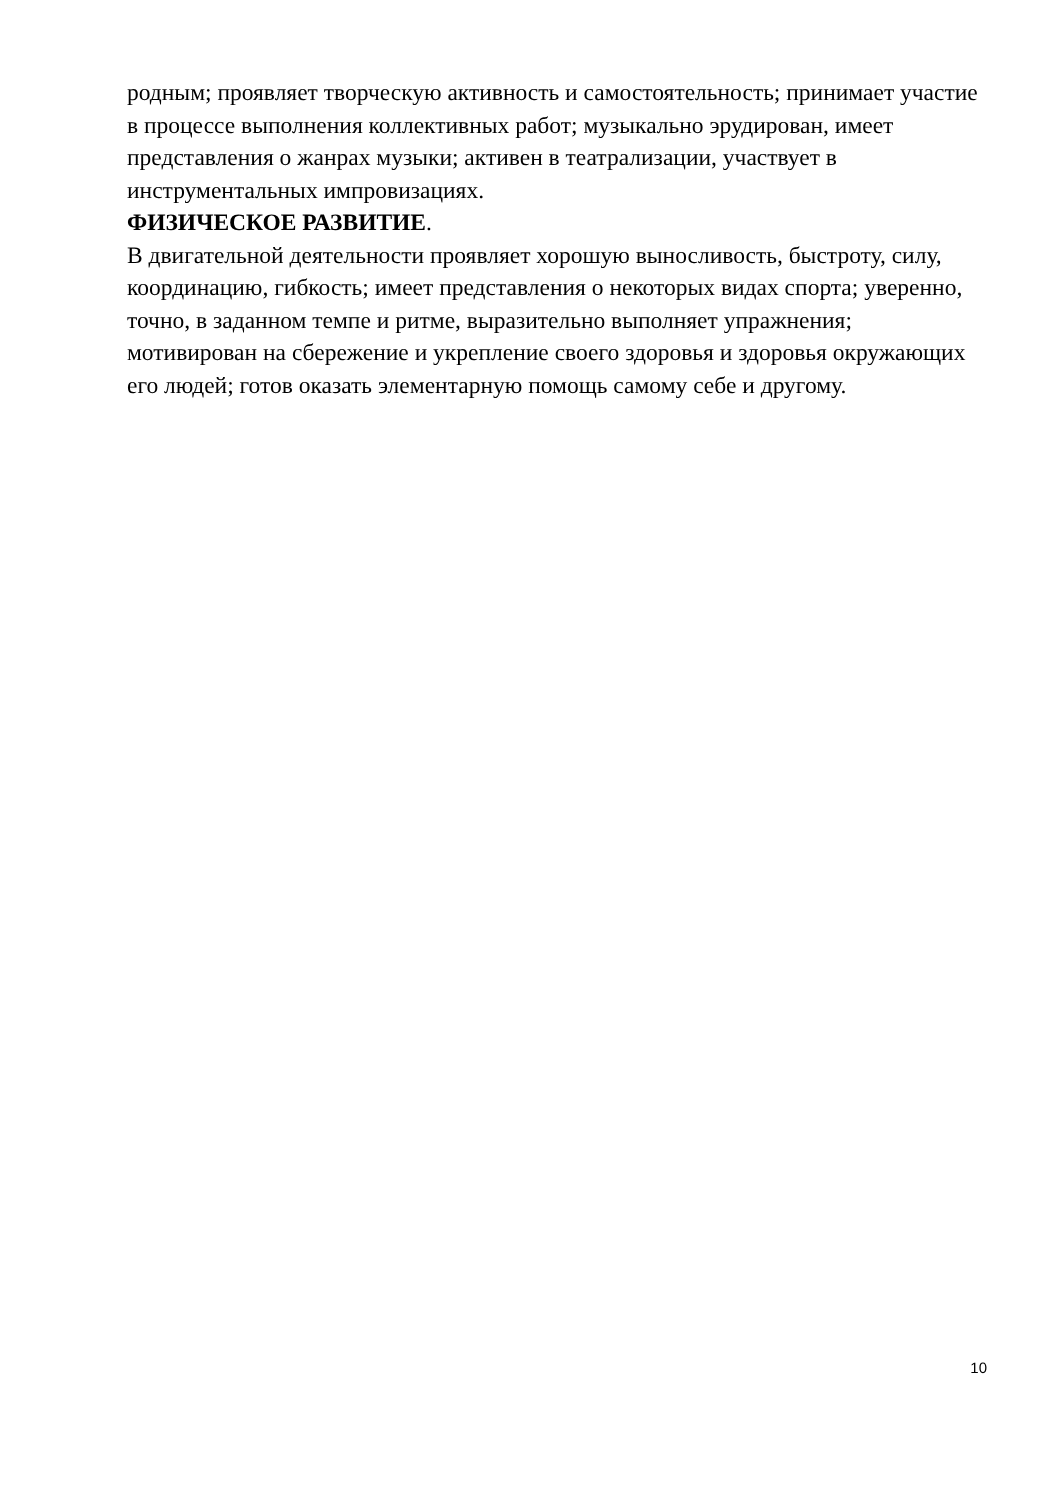родным; проявляет творческую активность и самостоятельность; принимает участие в процессе выполнения коллективных работ; музыкально эрудирован, имеет представления о жанрах музыки; активен в театрализации, участвует в инструментальных импровизациях.
ФИЗИЧЕСКОЕ РАЗВИТИЕ.
В двигательной деятельности проявляет хорошую выносливость, быстроту, силу, координацию, гибкость; имеет представления о некоторых видах спорта; уверенно, точно, в заданном темпе и ритме, выразительно выполняет упражнения; мотивирован на сбережение и укрепление своего здоровья и здоровья окружающих его людей; готов оказать элементарную помощь самому себе и другому.
10